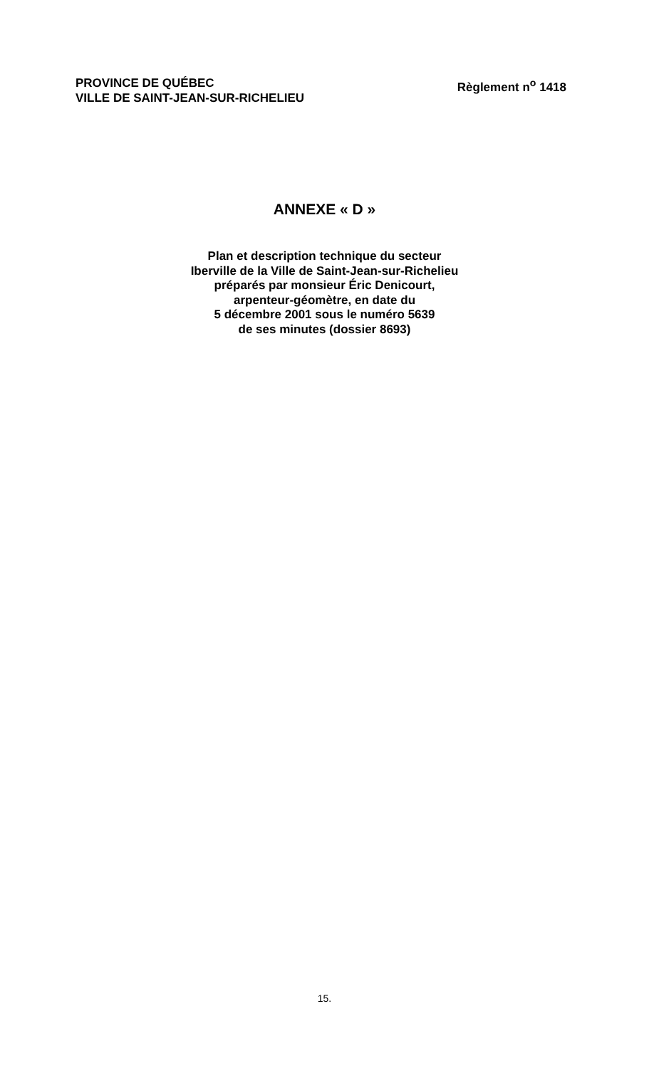PROVINCE DE QUÉBEC
VILLE DE SAINT-JEAN-SUR-RICHELIEU
Règlement n<sup>o</sup> 1418
ANNEXE « D »
Plan et description technique du secteur
Iberville de la Ville de Saint-Jean-sur-Richelieu
préparés par monsieur Éric Denicourt,
arpenteur-géomètre, en date du
5 décembre 2001 sous le numéro 5639
de ses minutes (dossier 8693)
15.